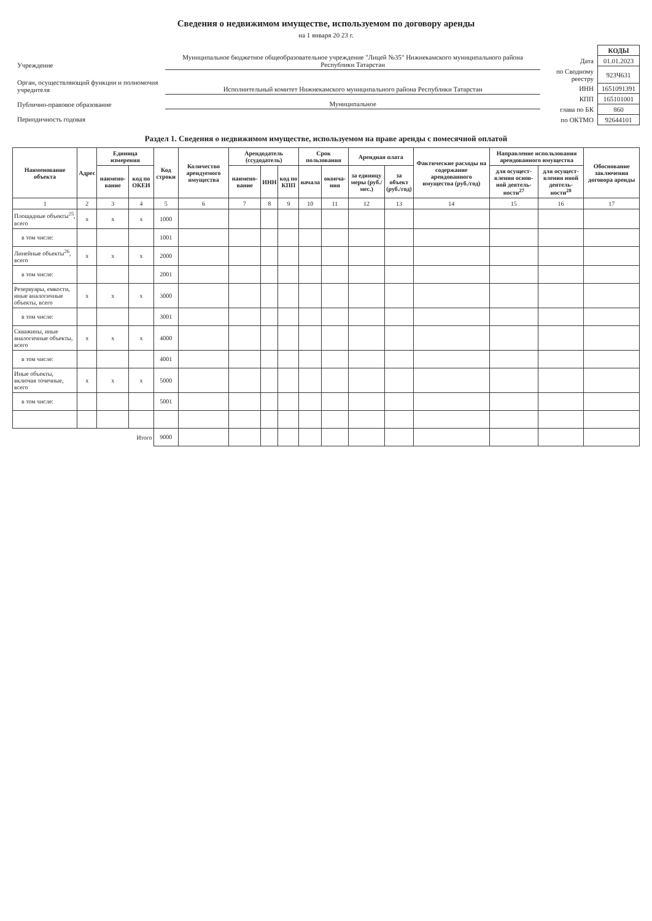Сведения о недвижимом имуществе, используемом по договору аренды
на 1 января 20 23 г.
| Учреждение | Муниципальное бюджетное общеобразовательное учреждение "Лицей №35" Нижнекамского муниципального района Республики Татарстан |
| Орган, осуществляющий функции и полномочия учредителя | Исполнительный комитет Нижнекамского муниципального района Республики Татарстан |
| Публично-правовое образование | Муниципальное |
| Периодичность годовая | |
| | КОДЫ |
| Дата | 01.01.2023 |
| по Сводному реестру | 923Ч631 |
| ИНН | 1651091391 |
| КПП | 165101001 |
| глава по БК | 860 |
| по ОКТМО | 92644101 |
Раздел 1. Сведения о недвижимом имуществе, используемом на праве аренды с помесячной оплатой
| Наименование объекта | Адрес | Единица измерения | | Код строки | Количество арендуемого имущества | Арендодатель (ссудодатель) | | | Срок пользования | | Арендная плата | | Фактические расходы на содержание арендованного имущества (руб./год) | Направление использования арендованного имущества | | Обоснование заключения договора аренды |
| --- | --- | --- | --- | --- | --- | --- | --- | --- | --- | --- | --- | --- | --- | --- | --- | --- |
| | | наимено-вание | код по ОКЕИ | | | наимено-вание | ИНН | код по КПП | начала | оконча-ния | за единицу меры (руб./мес.) | за объект (руб./год) | | для осущест-вления основ-ной деятель-ности<sup>27</sup> | для осущест-вления иной деятель-ности<sup>28</sup> | |
| 1 | 2 | 3 | 4 | 5 | 6 | 7 | 8 | 9 | 10 | 11 | 12 | 13 | 14 | 15 | 16 | 17 |
| Площадные объекты<sup>25</sup>, всего | х | х | х | 1000 | | | | | | | | | | | | |
| в том числе: | | | | 1001 | | | | | | | | | | | | |
| Линейные объекты<sup>26</sup>, всего | х | х | х | 2000 | | | | | | | | | | | | |
| в том числе: | | | | 2001 | | | | | | | | | | | | |
| Резервуары, емкости, иные аналогичные объекты, всего | х | х | х | 3000 | | | | | | | | | | | | |
| в том числе: | | | | 3001 | | | | | | | | | | | | |
| Скважины, иные аналогичные объекты, всего | х | х | х | 4000 | | | | | | | | | | | | |
| в том числе: | | | | 4001 | | | | | | | | | | | | |
| Иные объекты, включая точечные, всего | х | х | х | 5000 | | | | | | | | | | | | |
| в том числе: | | | | 5001 | | | | | | | | | | | | |
| Итого | | | | 9000 | | | | | | | | | | | | |